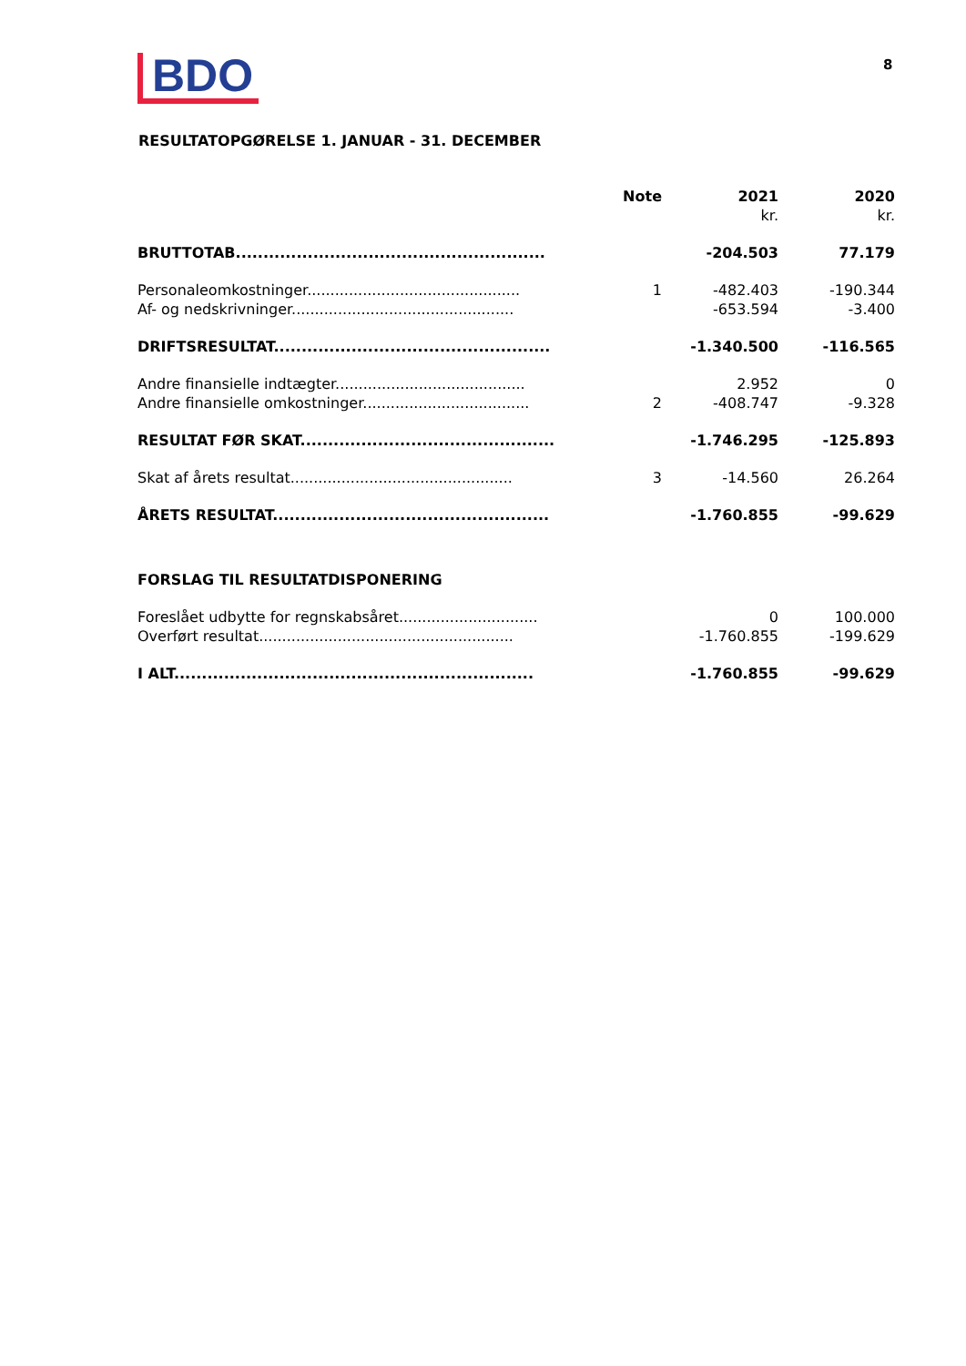BDO 8
RESULTATOPGØRELSE 1. JANUAR - 31. DECEMBER
| | Note | 2021 | 2020 |
| --- | --- | --- | --- |
| | | kr. | kr. |
| BRUTTOTAB........................................................ | | -204.503 | 77.179 |
| Personaleomkostninger.............................................. | 1 | -482.403 | -190.344 |
| Af- og nedskrivninger................................................ | | -653.594 | -3.400 |
| DRIFTSRESULTAT.................................................. | | -1.340.500 | -116.565 |
| Andre finansielle indtægter......................................... | | 2.952 | 0 |
| Andre finansielle omkostninger.................................... | 2 | -408.747 | -9.328 |
| RESULTAT FØR SKAT.............................................. | | -1.746.295 | -125.893 |
| Skat af årets resultat................................................ | 3 | -14.560 | 26.264 |
| ÅRETS RESULTAT.................................................. | | -1.760.855 | -99.629 |
| FORSLAG TIL RESULTATDISPONERING | | | |
| Foreslået udbytte for regnskabsåret.............................. | | 0 | 100.000 |
| Overført resultat....................................................... | | -1.760.855 | -199.629 |
| I ALT................................................................. | | -1.760.855 | -99.629 |